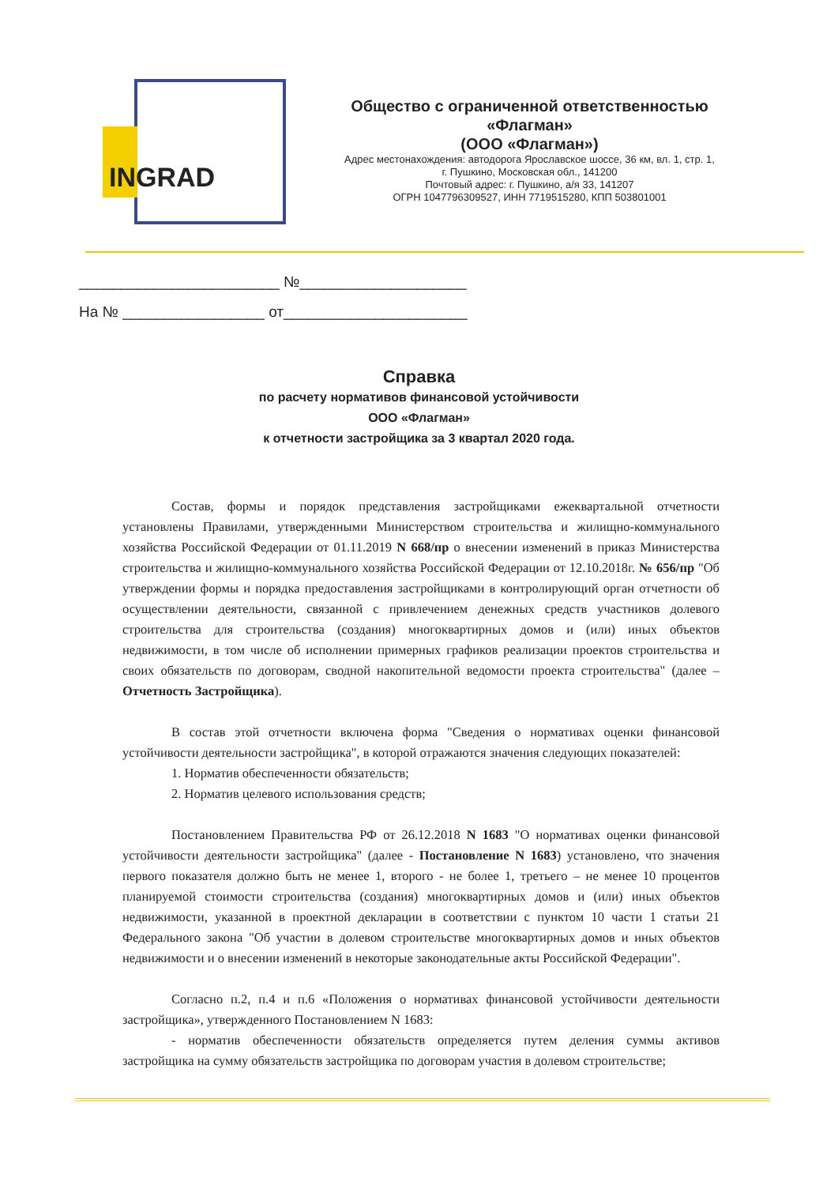INGRAD
Общество с ограниченной ответственностью
«Флагман»
(ООО «Флагман»)
Адрес местонахождения: автодорога Ярославское шоссе, 36 км, вл. 1, стр. 1,
г. Пушкино, Московская обл., 141200
Почтовый адрес: г. Пушкино, а/я 33, 141207
ОГРН 1047796309527, ИНН 7719515280, КПП 503801001
________________________ №____________________
На № _________________ от______________________
Справка
по расчету нормативов финансовой устойчивости
ООО «Флагман»
к отчетности застройщика за 3 квартал 2020 года.
Состав, формы и порядок представления застройщиками ежеквартальной отчетности установлены Правилами, утвержденными Министерством строительства и жилищно-коммунального хозяйства Российской Федерации от 01.11.2019 N 668/пр о внесении изменений в приказ Министерства строительства и жилищно-коммунального хозяйства Российской Федерации от 12.10.2018г. № 656/пр "Об утверждении формы и порядка предоставления застройщиками в контролирующий орган отчетности об осуществлении деятельности, связанной с привлечением денежных средств участников долевого строительства для строительства (создания) многоквартирных домов и (или) иных объектов недвижимости, в том числе об исполнении примерных графиков реализации проектов строительства и своих обязательств по договорам, сводной накопительной ведомости проекта строительства" (далее – Отчетность Застройщика).
В состав этой отчетности включена форма "Сведения о нормативах оценки финансовой устойчивости деятельности застройщика", в которой отражаются значения следующих показателей:
1. Норматив обеспеченности обязательств;
2. Норматив целевого использования средств;
Постановлением Правительства РФ от 26.12.2018 N 1683 "О нормативах оценки финансовой устойчивости деятельности застройщика" (далее - Постановление N 1683) установлено, что значения первого показателя должно быть не менее 1, второго - не более 1, третьего – не менее 10 процентов планируемой стоимости строительства (создания) многоквартирных домов и (или) иных объектов недвижимости, указанной в проектной декларации в соответствии с пунктом 10 части 1 статьи 21 Федерального закона "Об участии в долевом строительстве многоквартирных домов и иных объектов недвижимости и о внесении изменений в некоторые законодательные акты Российской Федерации".
Согласно п.2, п.4 и п.6 «Положения о нормативах финансовой устойчивости деятельности застройщика», утвержденного Постановлением N 1683:
- норматив обеспеченности обязательств определяется путем деления суммы активов застройщика на сумму обязательств застройщика по договорам участия в долевом строительстве;